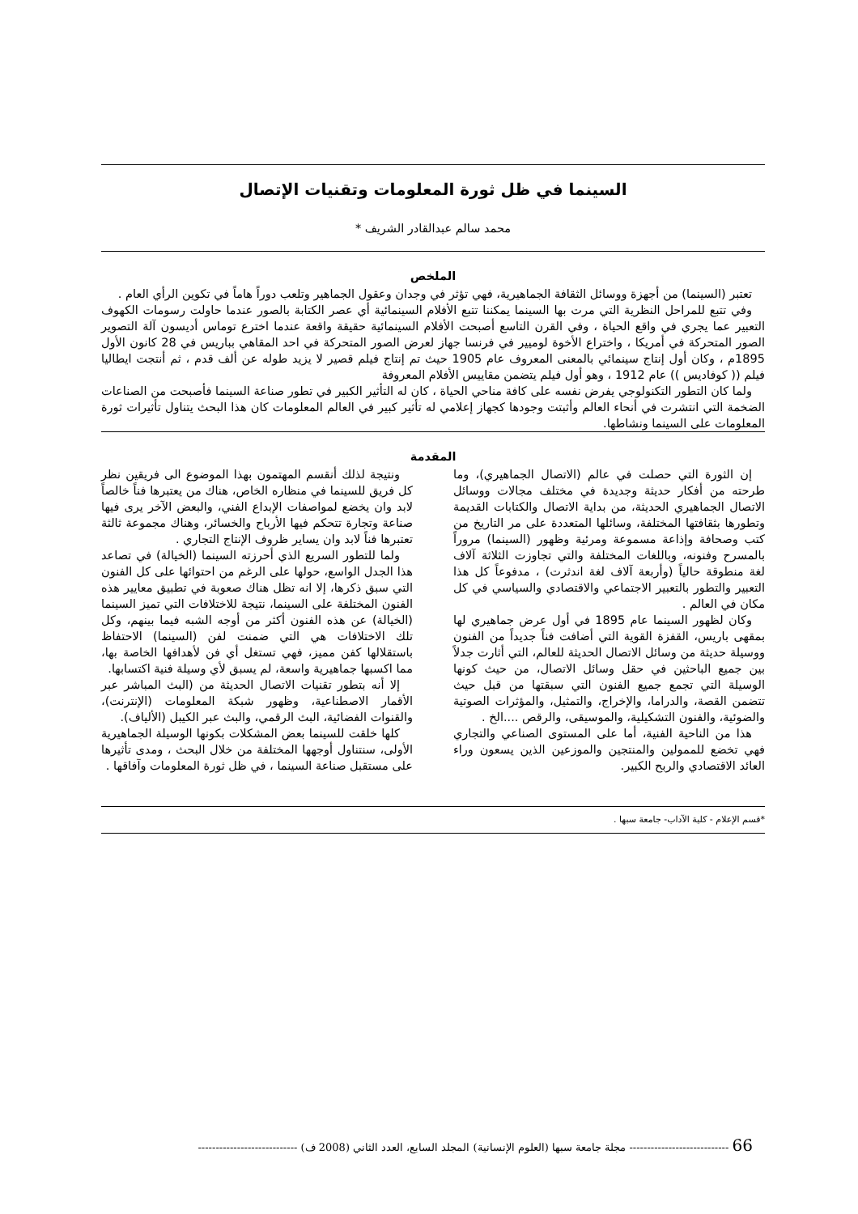السينما في ظل ثورة المعلومات وتقنيات الإتصال
محمد سالم عبدالقادر الشريف *
الملخص
تعتبر (السينما) من أجهزة ووسائل الثقافة الجماهيرية، فهي تؤثر في وجدان وعقول الجماهير وتلعب دوراً هاماً في تكوين الرأي العام .
وفي تتبع للمراحل النظرية التي مرت بها السينما يمكننا تتبع الأفلام السينمائية أي عصر الكتابة بالصور عندما حاولت رسومات الكهوف التعبير عما يجري في واقع الحياة ، وفي القرن التاسع أصبحت الأفلام السينمائية حقيقة واقعة عندما اخترع توماس أديسون آلة التصوير الصور المتحركة في أمريكا ، واختراع الأخوة لوميير في فرنسا جهاز لعرض الصور المتحركة في احد المقاهي بباريس في 28 كانون الأول 1895م ، وكان أول إنتاج سينمائي بالمعنى المعروف عام 1905 حيث تم إنتاج فيلم قصير لا يزيد طوله عن ألف قدم ، ثم أنتجت ايطاليا فيلم (( كوفاديس )) عام 1912 ، وهو أول فيلم يتضمن مقاييس الأفلام المعروفة
ولما كان التطور التكنولوجي يفرض نفسه على كافة مناحي الحياة ، كان له التأثير الكبير في تطور صناعة السينما فأصبحت من الصناعات الضخمة التي انتشرت في أنحاء العالم وأثبتت وجودها كجهاز إعلامي له تأثير كبير في العالم المعلومات كان هذا البحث يتناول تأثيرات ثورة المعلومات على السينما ونشاطها.
المقدمة
إن الثورة التي حصلت في عالم (الاتصال الجماهيري)، وما طرحته من أفكار حديثة وجديدة في مختلف مجالات ووسائل الاتصال الجماهيري الحديثة، من بداية الاتصال والكتابات القديمة وتطورها بثقافتها المختلفة، وسائلها المتعددة على مر التاريخ من كتب وصحافة وإذاعة مسموعة ومرئية وظهور (السينما) مروراً بالمسرح وفنونه، وباللغات المختلفة والتي تجاوزت الثلاثة آلاف لغة منطوقة حالياً (وأربعة آلاف لغة اندثرت) ، مدفوعاً كل هذا التعبير والتطور بالتعبير الاجتماعي والاقتصادي والسياسي في كل مكان في العالم .
وكان لظهور السينما عام 1895 في أول عرض جماهيري لها بمقهى باريس، القفزة القوية التي أضافت فناً جديداً من الفنون ووسيلة حديثة من وسائل الاتصال الحديثة للعالم، التي أثارت جدلاً بين جميع الباحثين في حقل وسائل الاتصال، من حيث كونها الوسيلة التي تجمع جميع الفنون التي سبقتها من قبل حيث تتضمن القصة، والدراما، والإخراج، والتمثيل، والمؤثرات الصوتية والضوئية، والفنون التشكيلية، والموسيقى، والرقص ....الخ .
هذا من الناحية الفنية، أما على المستوى الصناعي والتجاري فهي تخضع للممولين والمنتجين والموزعين الذين يسعون وراء العائد الاقتصادي والربح الكبير.
ونتيجة لذلك أنقسم المهتمون بهذا الموضوع الى فريقين نظر كل فريق للسينما في منظاره الخاص، هناك من يعتبرها فناً خالصاً لابد وان يخضع لمواصفات الإبداع الفني، والبعض الآخر يرى فيها صناعة وتجارة تتحكم فيها الأرباح والخسائر، وهناك مجموعة ثالثة تعتبرها فناً لابد وان يساير ظروف الإنتاج التجاري .
ولما للتطور السريع الذي أحرزته السينما (الخيالة) في تصاعد هذا الجدل الواسع، حولها على الرغم من احتوائها على كل الفنون التي سبق ذكرها، إلا انه تظل هناك صعوبة في تطبيق معايير هذه الفنون المختلفة على السينما، نتيجة للاختلافات التي تميز السينما (الخيالة) عن هذه الفنون أكثر من أوجه الشبه فيما بينهم، وكل تلك الاختلافات هي التي ضمنت لفن (السينما) الاحتفاظ باستقلالها كفن مميز، فهي تستغل أي فن لأهدافها الخاصة بها، مما اكسبها جماهيرية واسعة، لم يسبق لأي وسيلة فنية اكتسابها.
إلا أنه بتطور تقنيات الاتصال الحديثة من (البث المباشر عبر الأقمار الاصطناعية، وظهور شبكة المعلومات (الإنترنت)، والقنوات الفضائية، البث الرقمي، والبث عبر الكيبل (الألياف).
كلها خلقت للسينما بعض المشكلات بكونها الوسيلة الجماهيرية الأولى، سنتناول أوجهها المختلفة من خلال البحث ، ومدى تأثيرها على مستقبل صناعة السينما ، في ظل ثورة المعلومات وآفاقها .
*قسم الإعلام - كلية الآداب- جامعة سبها .
66 ---------------------------- مجلة جامعة سبها (العلوم الإنسانية) المجلد السابع، العدد الثاني (2008 ف) ----------------------------